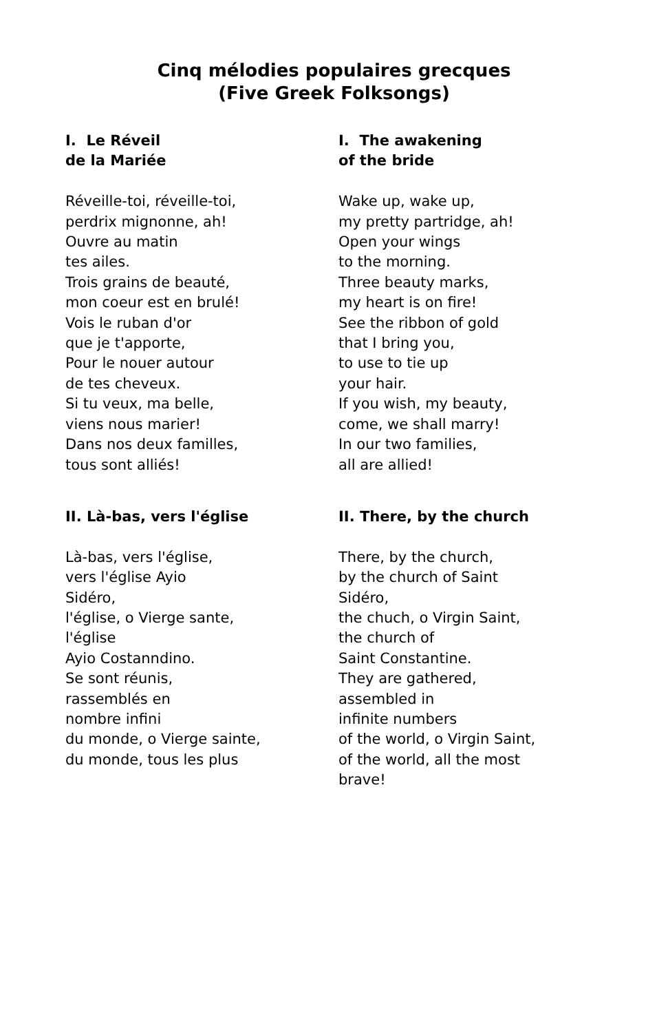Cinq mélodies populaires grecques
(Five Greek Folksongs)
I. Le Réveil
de la Mariée
Réveille-toi, réveille-toi,
perdrix mignonne, ah!
Ouvre au matin
tes ailes.
Trois grains de beauté,
mon coeur est en brulé!
Vois le ruban d'or
que je t'apporte,
Pour le nouer autour
de tes cheveux.
Si tu veux, ma belle,
viens nous marier!
Dans nos deux familles,
tous sont alliés!
I. The awakening
of the bride
Wake up, wake up,
my pretty partridge, ah!
Open your wings
to the morning.
Three beauty marks,
my heart is on fire!
See the ribbon of gold
that I bring you,
to use to tie up
your hair.
If you wish, my beauty,
come, we shall marry!
In our two families,
all are allied!
II. Là-bas, vers l'église
Là-bas, vers l'église,
vers l'église Ayio
Sidéro,
l'église, o Vierge sante,
l'église
Ayio Costanndino.
Se sont réunis,
rassemblés en
nombre infini
du monde, o Vierge sainte,
du monde, tous les plus
II. There, by the church
There, by the church,
by the church of Saint
Sidéro,
the chuch, o Virgin Saint,
the church of
Saint Constantine.
They are gathered,
assembled in
infinite numbers
of the world, o Virgin Saint,
of the world, all the most
brave!